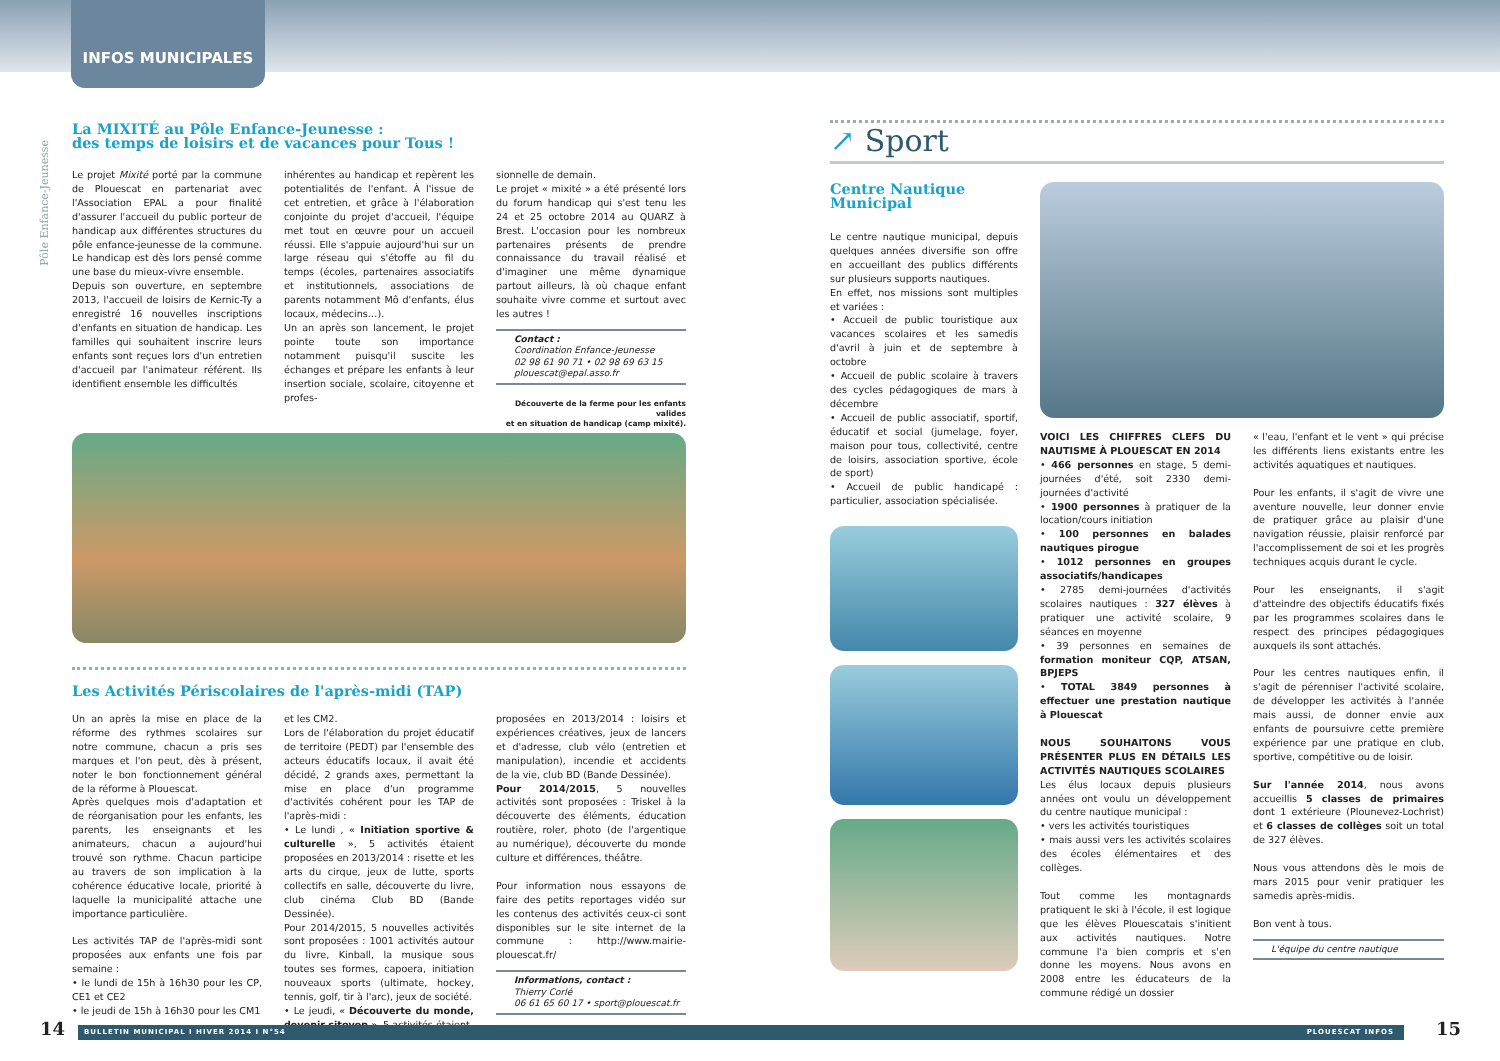INFOS MUNICIPALES
Pôle Enfance-Jeunesse
La MIXITÉ au Pôle Enfance-Jeunesse :
des temps de loisirs et de vacances pour Tous !
Le projet Mixité porté par la commune de Plouescat en partenariat avec l'Association EPAL a pour finalité d'assurer l'accueil du public porteur de handicap aux différentes structures du pôle enfance-jeunesse de la commune. Le handicap est dès lors pensé comme une base du mieux-vivre ensemble.
Depuis son ouverture, en septembre 2013, l'accueil de loisirs de Kernic-Ty a enregistré 16 nouvelles inscriptions d'enfants en situation de handicap. Les familles qui souhaitent inscrire leurs enfants sont reçues lors d'un entretien d'accueil par l'animateur référent. Ils identifient ensemble les difficultés
inhérentes au handicap et repèrent les potentialités de l'enfant. À l'issue de cet entretien, et grâce à l'élaboration conjointe du projet d'accueil, l'équipe met tout en œuvre pour un accueil réussi. Elle s'appuie aujourd'hui sur un large réseau qui s'étoffe au fil du temps (écoles, partenaires associatifs et institutionnels, associations de parents notamment Mô d'enfants, élus locaux, médecins…).
Un an après son lancement, le projet pointe toute son importance notamment puisqu'il suscite les échanges et prépare les enfants à leur insertion sociale, scolaire, citoyenne et profes-
sionnelle de demain.
Le projet « mixité » a été présenté lors du forum handicap qui s'est tenu les 24 et 25 octobre 2014 au QUARZ à Brest. L'occasion pour les nombreux partenaires présents de prendre connaissance du travail réalisé et d'imaginer une même dynamique partout ailleurs, là où chaque enfant souhaite vivre comme et surtout avec les autres !
Contact :
Coordination Enfance-Jeunesse
02 98 61 90 71 • 02 98 69 63 15
plouescat@epal.asso.fr
Découverte de la ferme pour les enfants valides
et en situation de handicap (camp mixité).
Les Activités Périscolaires de l'après-midi (TAP)
Un an après la mise en place de la réforme des rythmes scolaires sur notre commune, chacun a pris ses marques et l'on peut, dès à présent, noter le bon fonctionnement général de la réforme à Plouescat.
Après quelques mois d'adaptation et de réorganisation pour les enfants, les parents, les enseignants et les animateurs, chacun a aujourd'hui trouvé son rythme. Chacun participe au travers de son implication à la cohérence éducative locale, priorité à laquelle la municipalité attache une importance particulière.
Les activités TAP de l'après-midi sont proposées aux enfants une fois par semaine :
• le lundi de 15h à 16h30 pour les CP, CE1 et CE2
• le jeudi de 15h à 16h30 pour les CM1
et les CM2.
Lors de l'élaboration du projet éducatif de territoire (PEDT) par l'ensemble des acteurs éducatifs locaux, il avait été décidé, 2 grands axes, permettant la mise en place d'un programme d'activités cohérent pour les TAP de l'après-midi :
• Le lundi , « Initiation sportive & culturelle », 5 activités étaient proposées en 2013/2014 : risette et les arts du cirque, jeux de lutte, sports collectifs en salle, découverte du livre, club cinéma Club BD (Bande Dessinée).
Pour 2014/2015, 5 nouvelles activités sont proposées : 1001 activités autour du livre, Kinball, la musique sous toutes ses formes, capoera, initiation nouveaux sports (ultimate, hockey, tennis, golf, tir à l'arc), jeux de société.
• Le jeudi, « Découverte du monde, devenir citoyen », 5 activités étaient
proposées en 2013/2014 : loisirs et expériences créatives, jeux de lancers et d'adresse, club vélo (entretien et manipulation), incendie et accidents de la vie, club BD (Bande Dessinée).
Pour 2014/2015, 5 nouvelles activités sont proposées : Triskel à la découverte des éléments, éducation routière, roler, photo (de l'argentique au numérique), découverte du monde culture et différences, théâtre.
Pour information nous essayons de faire des petits reportages vidéo sur les contenus des activités ceux-ci sont disponibles sur le site internet de la commune : http://www.mairie-plouescat.fr/
Informations, contact :
Thierry Corlé
06 61 65 60 17 • sport@plouescat.fr
↗ Sport
Centre Nautique
Municipal
Le centre nautique municipal, depuis quelques années diversifie son offre en accueillant des publics différents sur plusieurs supports nautiques.
En effet, nos missions sont multiples et variées :
• Accueil de public touristique aux vacances scolaires et les samedis d'avril à juin et de septembre à octobre
• Accueil de public scolaire à travers des cycles pédagogiques de mars à décembre
• Accueil de public associatif, sportif, éducatif et social (jumelage, foyer, maison pour tous, collectivité, centre de loisirs, association sportive, école de sport)
• Accueil de public handicapé : particulier, association spécialisée.
VOICI LES CHIFFRES CLEFS DU NAUTISME À PLOUESCAT EN 2014
• 466 personnes en stage, 5 demi-journées d'été, soit 2330 demi-journées d'activité
• 1900 personnes à pratiquer de la location/cours initiation
• 100 personnes en balades nautiques pirogue
• 1012 personnes en groupes associatifs/handicapes
• 2785 demi-journées d'activités scolaires nautiques : 327 élèves à pratiquer une activité scolaire, 9 séances en moyenne
• 39 personnes en semaines de formation moniteur CQP, ATSAN, BPJEPS
• TOTAL 3849 personnes à effectuer une prestation nautique à Plouescat
NOUS SOUHAITONS VOUS PRÉSENTER PLUS EN DÉTAILS LES ACTIVITÉS NAUTIQUES SCOLAIRES
Les élus locaux depuis plusieurs années ont voulu un développement du centre nautique municipal :
• vers les activités touristiques
• mais aussi vers les activités scolaires des écoles élémentaires et des collèges.
Tout comme les montagnards pratiquent le ski à l'école, il est logique que les élèves Plouescatais s'initient aux activités nautiques. Notre commune l'a bien compris et s'en donne les moyens. Nous avons en 2008 entre les éducateurs de la commune rédigé un dossier
« l'eau, l'enfant et le vent » qui précise les différents liens existants entre les activités aquatiques et nautiques.
Pour les enfants, il s'agit de vivre une aventure nouvelle, leur donner envie de pratiquer grâce au plaisir d'une navigation réussie, plaisir renforcé par l'accomplissement de soi et les progrès techniques acquis durant le cycle.
Pour les enseignants, il s'agit d'atteindre des objectifs éducatifs fixés par les programmes scolaires dans le respect des principes pédagogiques auxquels ils sont attachés.
Pour les centres nautiques enfin, il s'agit de pérenniser l'activité scolaire, de développer les activités à l'année mais aussi, de donner envie aux enfants de poursuivre cette première expérience par une pratique en club, sportive, compétitive ou de loisir.
Sur l'année 2014, nous avons accueillis 5 classes de primaires dont 1 extérieure (Plounevez-Lochrist) et 6 classes de collèges soit un total de 327 élèves.
Nous vous attendons dès le mois de mars 2015 pour venir pratiquer les samedis après-midis.
Bon vent à tous.
L'équipe du centre nautique
14 BULLETIN MUNICIPAL I HIVER 2014 I N°54 PLOUESCAT INFOS 15